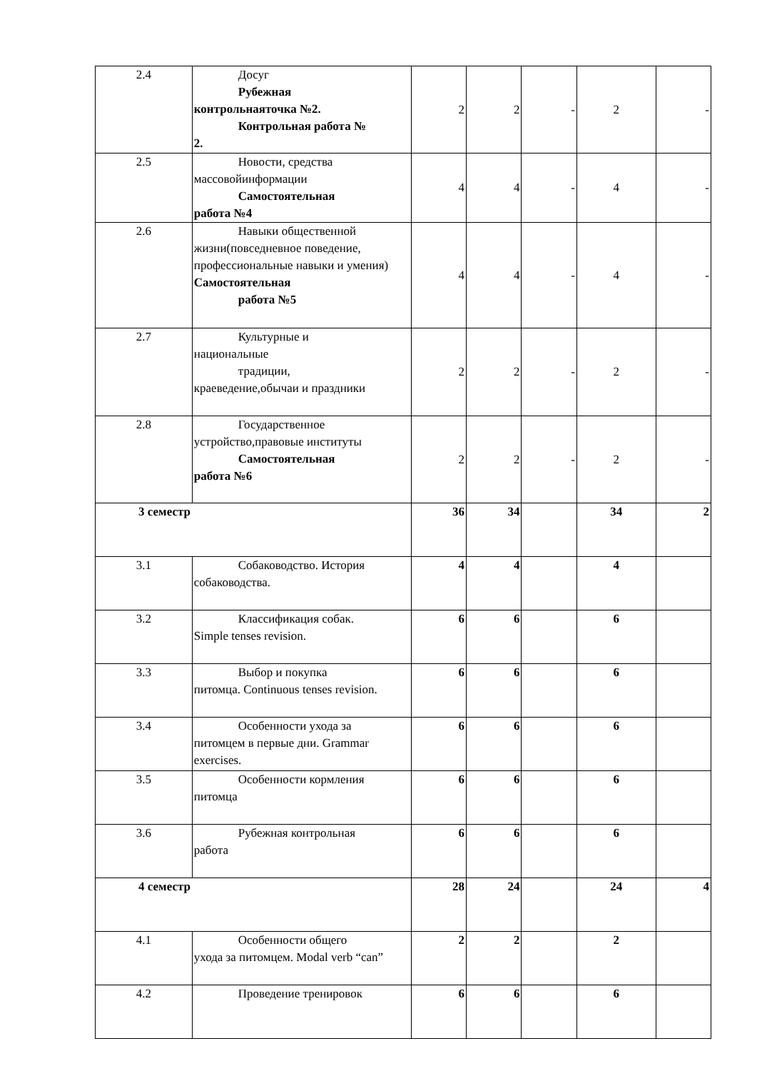| 2.4 | Досуг Рубежная контрольнаяточка №2. Контрольная работа № 2. | 2 | 2 | - | 2 | - |
| 2.5 | Новости, средства массовойинформации Самостоятельная работа №4 | 4 | 4 | - | 4 | - |
| 2.6 | Навыки общественной жизни(повседневное поведение, профессиональные навыки и умения) Самостоятельная работа №5 | 4 | 4 | - | 4 | - |
| 2.7 | Культурные и национальные традиции, краеведение,обычаи и праздники | 2 | 2 | - | 2 | - |
| 2.8 | Государственное устройство,правовые институты Самостоятельная работа №6 | 2 | 2 | - | 2 | - |
| 3 семестр | | 36 | 34 | | 34 | 2 |
| 3.1 | Собаководство. История собаководства. | 4 | 4 | | 4 | |
| 3.2 | Классификация собак. Simple tenses revision. | 6 | 6 | | 6 | |
| 3.3 | Выбор и покупка питомца. Continuous tenses revision. | 6 | 6 | | 6 | |
| 3.4 | Особенности ухода за питомцем в первые дни. Grammar exercises. | 6 | 6 | | 6 | |
| 3.5 | Особенности кормления питомца | 6 | 6 | | 6 | |
| 3.6 | Рубежная контрольная работа | 6 | 6 | | 6 | |
| 4 семестр | | 28 | 24 | | 24 | 4 |
| 4.1 | Особенности общего ухода за питомцем. Modal verb “can” | 2 | 2 | | 2 | |
| 4.2 | Проведение тренировок | 6 | 6 | | 6 | |